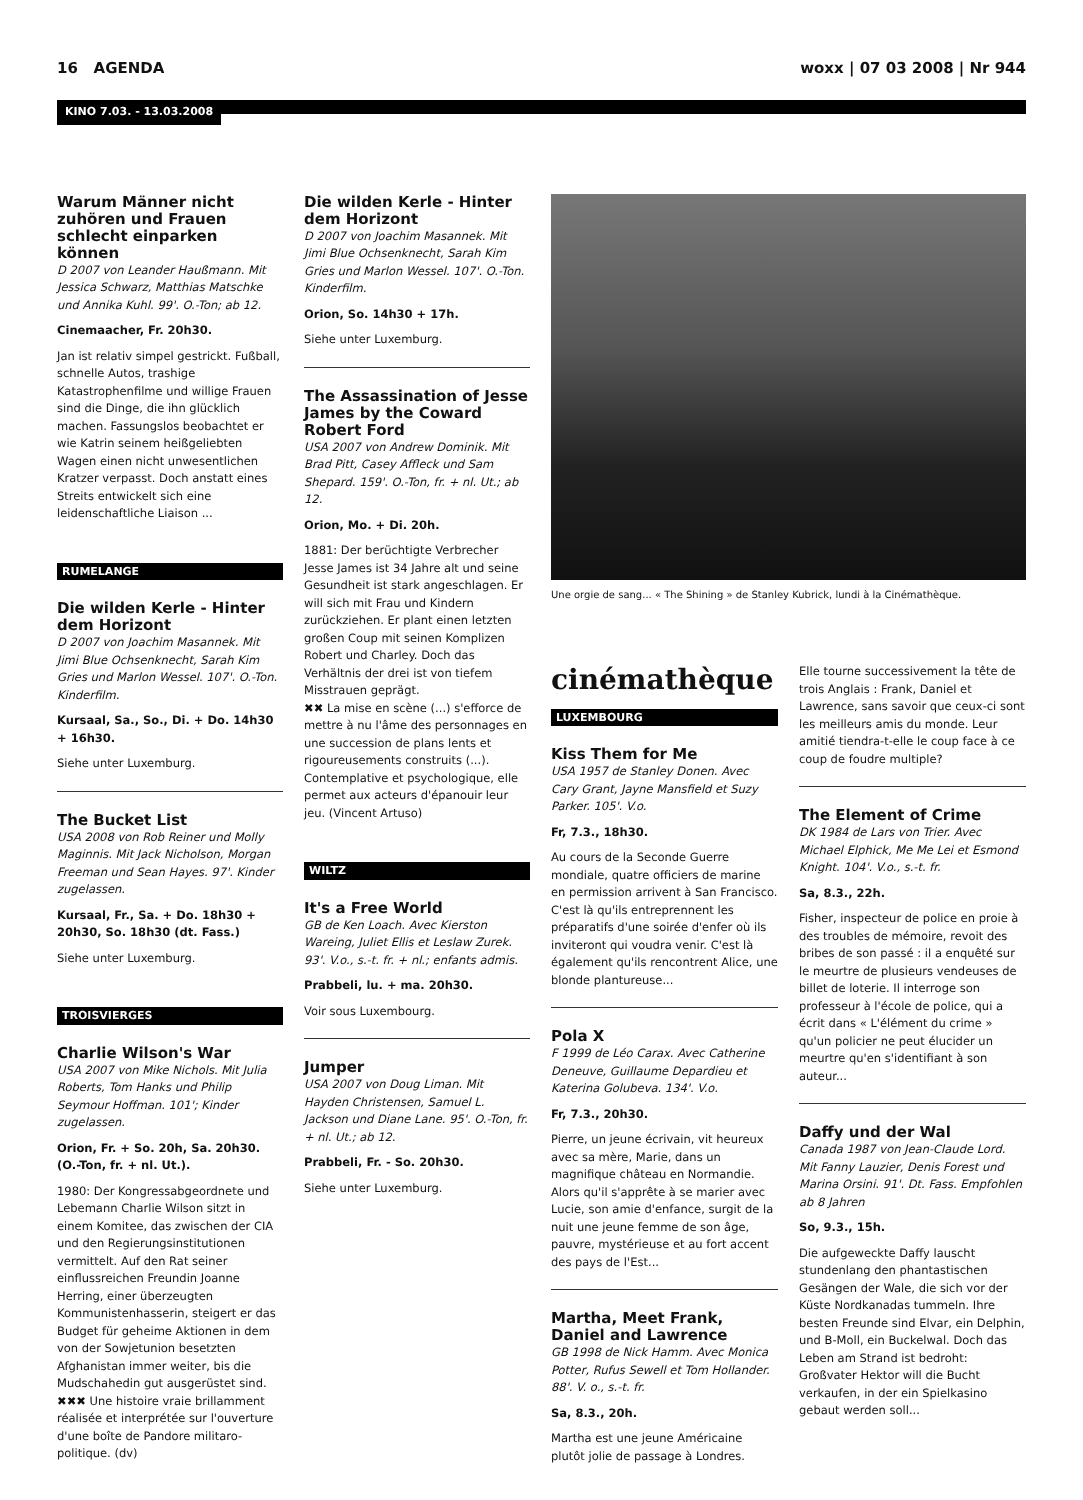16 AGENDA woxx | 07 03 2008 | Nr 944
KINO 7.03. - 13.03.2008
Warum Männer nicht zuhören und Frauen schlecht einparken können
D 2007 von Leander Haußmann. Mit Jessica Schwarz, Matthias Matschke und Annika Kuhl. 99'. O.-Ton; ab 12.
Cinemaacher, Fr. 20h30.
Jan ist relativ simpel gestrickt. Fußball, schnelle Autos, trashige Katastrophenfilme und willige Frauen sind die Dinge, die ihn glücklich machen. Fassungslos beobachtet er wie Katrin seinem heißgeliebten Wagen einen nicht unwesentlichen Kratzer verpasst. Doch anstatt eines Streits entwickelt sich eine leidenschaftliche Liaison ...
RUMELANGE
Die wilden Kerle - Hinter dem Horizont
D 2007 von Joachim Masannek. Mit Jimi Blue Ochsenknecht, Sarah Kim Gries und Marlon Wessel. 107'. O.-Ton. Kinderfilm.
Kursaal, Sa., So., Di. + Do. 14h30 + 16h30.
Siehe unter Luxemburg.
The Bucket List
USA 2008 von Rob Reiner und Molly Maginnis. Mit Jack Nicholson, Morgan Freeman und Sean Hayes. 97'. Kinder zugelassen.
Kursaal, Fr., Sa. + Do. 18h30 + 20h30, So. 18h30 (dt. Fass.)
Siehe unter Luxemburg.
TROISVIERGES
Charlie Wilson's War
USA 2007 von Mike Nichols. Mit Julia Roberts, Tom Hanks und Philip Seymour Hoffman. 101'; Kinder zugelassen.
Orion, Fr. + So. 20h, Sa. 20h30. (O.-Ton, fr. + nl. Ut.).
1980: Der Kongressabgeordnete und Lebemann Charlie Wilson sitzt in einem Komitee, das zwischen der CIA und den Regierungsinstitutionen vermittelt. Auf den Rat seiner einflussreichen Freundin Joanne Herring, einer überzeugten Kommunistenhasserin, steigert er das Budget für geheime Aktionen in dem von der Sowjetunion besetzten Afghanistan immer weiter, bis die Mudschahedin gut ausgerüstet sind.
✖✖✖ Une histoire vraie brillamment réalisée et interprétée sur l'ouverture d'une boîte de Pandore militaro-politique. (dv)
Die wilden Kerle - Hinter dem Horizont
D 2007 von Joachim Masannek. Mit Jimi Blue Ochsenknecht, Sarah Kim Gries und Marlon Wessel. 107'. O.-Ton. Kinderfilm.
Orion, So. 14h30 + 17h.
Siehe unter Luxemburg.
The Assassination of Jesse James by the Coward Robert Ford
USA 2007 von Andrew Dominik. Mit Brad Pitt, Casey Affleck und Sam Shepard. 159'. O.-Ton, fr. + nl. Ut.; ab 12.
Orion, Mo. + Di. 20h.
1881: Der berüchtigte Verbrecher Jesse James ist 34 Jahre alt und seine Gesundheit ist stark angeschlagen. Er will sich mit Frau und Kindern zurückziehen. Er plant einen letzten großen Coup mit seinen Komplizen Robert und Charley. Doch das Verhältnis der drei ist von tiefem Misstrauen geprägt.
✖✖ La mise en scène (...) s'efforce de mettre à nu l'âme des personnages en une succession de plans lents et rigoureusements construits (...). Contemplative et psychologique, elle permet aux acteurs d'épanouir leur jeu. (Vincent Artuso)
WILTZ
It's a Free World
GB de Ken Loach. Avec Kierston Wareing, Juliet Ellis et Leslaw Zurek. 93'. V.o., s.-t. fr. + nl.; enfants admis.
Prabbeli, lu. + ma. 20h30.
Voir sous Luxembourg.
Jumper
USA 2007 von Doug Liman. Mit Hayden Christensen, Samuel L. Jackson und Diane Lane. 95'. O.-Ton, fr. + nl. Ut.; ab 12.
Prabbeli, Fr. - So. 20h30.
Siehe unter Luxemburg.
Une orgie de sang... « The Shining » de Stanley Kubrick, lundi à la Cinémathèque.
cinémathèque
LUXEMBOURG
Kiss Them for Me
USA 1957 de Stanley Donen. Avec Cary Grant, Jayne Mansfield et Suzy Parker. 105'. V.o.
Fr, 7.3., 18h30.
Au cours de la Seconde Guerre mondiale, quatre officiers de marine en permission arrivent à San Francisco. C'est là qu'ils entreprennent les préparatifs d'une soirée d'enfer où ils inviteront qui voudra venir. C'est là également qu'ils rencontrent Alice, une blonde plantureuse...
Pola X
F 1999 de Léo Carax. Avec Catherine Deneuve, Guillaume Depardieu et Katerina Golubeva. 134'. V.o.
Fr, 7.3., 20h30.
Pierre, un jeune écrivain, vit heureux avec sa mère, Marie, dans un magnifique château en Normandie. Alors qu'il s'apprête à se marier avec Lucie, son amie d'enfance, surgit de la nuit une jeune femme de son âge, pauvre, mystérieuse et au fort accent des pays de l'Est...
Martha, Meet Frank, Daniel and Lawrence
GB 1998 de Nick Hamm. Avec Monica Potter, Rufus Sewell et Tom Hollander. 88'. V. o., s.-t. fr.
Sa, 8.3., 20h.
Martha est une jeune Américaine plutôt jolie de passage à Londres.
Elle tourne successivement la tête de trois Anglais : Frank, Daniel et Lawrence, sans savoir que ceux-ci sont les meilleurs amis du monde. Leur amitié tiendra-t-elle le coup face à ce coup de foudre multiple?
The Element of Crime
DK 1984 de Lars von Trier. Avec Michael Elphick, Me Me Lei et Esmond Knight. 104'. V.o., s.-t. fr.
Sa, 8.3., 22h.
Fisher, inspecteur de police en proie à des troubles de mémoire, revoit des bribes de son passé : il a enquêté sur le meurtre de plusieurs vendeuses de billet de loterie. Il interroge son professeur à l'école de police, qui a écrit dans « L'élément du crime » qu'un policier ne peut élucider un meurtre qu'en s'identifiant à son auteur...
Daffy und der Wal
Canada 1987 von Jean-Claude Lord. Mit Fanny Lauzier, Denis Forest und Marina Orsini. 91'. Dt. Fass. Empfohlen ab 8 Jahren
So, 9.3., 15h.
Die aufgeweckte Daffy lauscht stundenlang den phantastischen Gesängen der Wale, die sich vor der Küste Nordkanadas tummeln. Ihre besten Freunde sind Elvar, ein Delphin, und B-Moll, ein Buckelwal. Doch das Leben am Strand ist bedroht: Großvater Hektor will die Bucht verkaufen, in der ein Spielkasino gebaut werden soll...